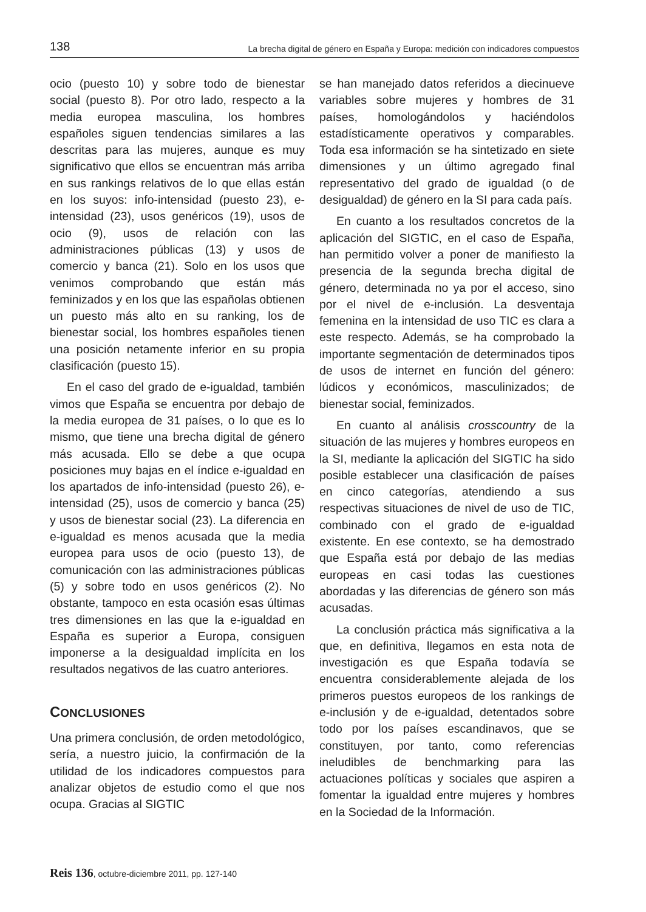138 La brecha digital de género en España y Europa: medición con indicadores compuestos
ocio (puesto 10) y sobre todo de bienestar social (puesto 8). Por otro lado, respecto a la media europea masculina, los hombres españoles siguen tendencias similares a las descritas para las mujeres, aunque es muy significativo que ellos se encuentran más arriba en sus rankings relativos de lo que ellas están en los suyos: info-intensidad (puesto 23), e-intensidad (23), usos genéricos (19), usos de ocio (9), usos de relación con las administraciones públicas (13) y usos de comercio y banca (21). Solo en los usos que venimos comprobando que están más feminizados y en los que las españolas obtienen un puesto más alto en su ranking, los de bienestar social, los hombres españoles tienen una posición netamente inferior en su propia clasificación (puesto 15).
En el caso del grado de e-igualdad, también vimos que España se encuentra por debajo de la media europea de 31 países, o lo que es lo mismo, que tiene una brecha digital de género más acusada. Ello se debe a que ocupa posiciones muy bajas en el índice e-igualdad en los apartados de info-intensidad (puesto 26), e-intensidad (25), usos de comercio y banca (25) y usos de bienestar social (23). La diferencia en e-igualdad es menos acusada que la media europea para usos de ocio (puesto 13), de comunicación con las administraciones públicas (5) y sobre todo en usos genéricos (2). No obstante, tampoco en esta ocasión esas últimas tres dimensiones en las que la e-igualdad en España es superior a Europa, consiguen imponerse a la desigualdad implícita en los resultados negativos de las cuatro anteriores.
CONCLUSIONES
Una primera conclusión, de orden metodológico, sería, a nuestro juicio, la confirmación de la utilidad de los indicadores compuestos para analizar objetos de estudio como el que nos ocupa. Gracias al SIGTIC
se han manejado datos referidos a diecinueve variables sobre mujeres y hombres de 31 países, homologándolos y haciéndolos estadísticamente operativos y comparables. Toda esa información se ha sintetizado en siete dimensiones y un último agregado final representativo del grado de igualdad (o de desigualdad) de género en la SI para cada país.
En cuanto a los resultados concretos de la aplicación del SIGTIC, en el caso de España, han permitido volver a poner de manifiesto la presencia de la segunda brecha digital de género, determinada no ya por el acceso, sino por el nivel de e-inclusión. La desventaja femenina en la intensidad de uso TIC es clara a este respecto. Además, se ha comprobado la importante segmentación de determinados tipos de usos de internet en función del género: lúdicos y económicos, masculinizados; de bienestar social, feminizados.
En cuanto al análisis crosscountry de la situación de las mujeres y hombres europeos en la SI, mediante la aplicación del SIGTIC ha sido posible establecer una clasificación de países en cinco categorías, atendiendo a sus respectivas situaciones de nivel de uso de TIC, combinado con el grado de e-igualdad existente. En ese contexto, se ha demostrado que España está por debajo de las medias europeas en casi todas las cuestiones abordadas y las diferencias de género son más acusadas.
La conclusión práctica más significativa a la que, en definitiva, llegamos en esta nota de investigación es que España todavía se encuentra considerablemente alejada de los primeros puestos europeos de los rankings de e-inclusión y de e-igualdad, detentados sobre todo por los países escandinavos, que se constituyen, por tanto, como referencias ineludibles de benchmarking para las actuaciones políticas y sociales que aspiren a fomentar la igualdad entre mujeres y hombres en la Sociedad de la Información.
Reis 136, octubre-diciembre 2011, pp. 127-140